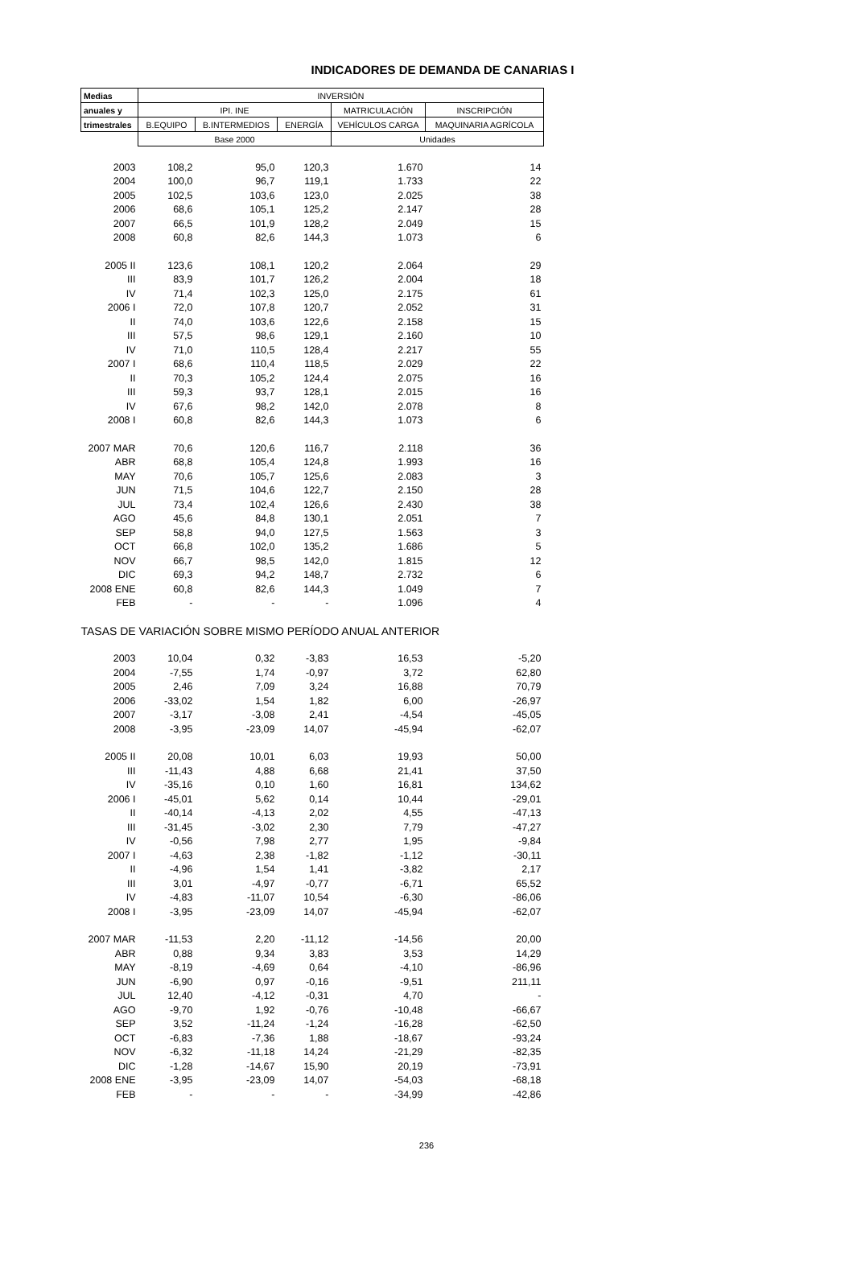INDICADORES DE DEMANDA DE CANARIAS I
| Medias | INVERSIÓN | | | | |
| --- | --- | --- | --- | --- | --- |
| anuales y | IPI. INE | | | MATRICULACIÓN | INSCRIPCIÓN |
| trimestrales | B.EQUIPO | B.INTERMEDIOS | ENERGÍA | VEHÍCULOS CARGA | MAQUINARIA AGRÍCOLA |
| | Base 2000 | | | Unidades | |
| 2003 | 108,2 | 95,0 | 120,3 | 1.670 | 14 |
| 2004 | 100,0 | 96,7 | 119,1 | 1.733 | 22 |
| 2005 | 102,5 | 103,6 | 123,0 | 2.025 | 38 |
| 2006 | 68,6 | 105,1 | 125,2 | 2.147 | 28 |
| 2007 | 66,5 | 101,9 | 128,2 | 2.049 | 15 |
| 2008 | 60,8 | 82,6 | 144,3 | 1.073 | 6 |
| 2005 II | 123,6 | 108,1 | 120,2 | 2.064 | 29 |
| III | 83,9 | 101,7 | 126,2 | 2.004 | 18 |
| IV | 71,4 | 102,3 | 125,0 | 2.175 | 61 |
| 2006 I | 72,0 | 107,8 | 120,7 | 2.052 | 31 |
| II | 74,0 | 103,6 | 122,6 | 2.158 | 15 |
| III | 57,5 | 98,6 | 129,1 | 2.160 | 10 |
| IV | 71,0 | 110,5 | 128,4 | 2.217 | 55 |
| 2007 I | 68,6 | 110,4 | 118,5 | 2.029 | 22 |
| II | 70,3 | 105,2 | 124,4 | 2.075 | 16 |
| III | 59,3 | 93,7 | 128,1 | 2.015 | 16 |
| IV | 67,6 | 98,2 | 142,0 | 2.078 | 8 |
| 2008 I | 60,8 | 82,6 | 144,3 | 1.073 | 6 |
| 2007 MAR | 70,6 | 120,6 | 116,7 | 2.118 | 36 |
| ABR | 68,8 | 105,4 | 124,8 | 1.993 | 16 |
| MAY | 70,6 | 105,7 | 125,6 | 2.083 | 3 |
| JUN | 71,5 | 104,6 | 122,7 | 2.150 | 28 |
| JUL | 73,4 | 102,4 | 126,6 | 2.430 | 38 |
| AGO | 45,6 | 84,8 | 130,1 | 2.051 | 7 |
| SEP | 58,8 | 94,0 | 127,5 | 1.563 | 3 |
| OCT | 66,8 | 102,0 | 135,2 | 1.686 | 5 |
| NOV | 66,7 | 98,5 | 142,0 | 1.815 | 12 |
| DIC | 69,3 | 94,2 | 148,7 | 2.732 | 6 |
| 2008 ENE | 60,8 | 82,6 | 144,3 | 1.049 | 7 |
| FEB | - | - | - | 1.096 | 4 |
| TASAS DE VARIACIÓN SOBRE MISMO PERÍODO ANUAL ANTERIOR | | | | | |
| 2003 | 10,04 | 0,32 | -3,83 | 16,53 | -5,20 |
| 2004 | -7,55 | 1,74 | -0,97 | 3,72 | 62,80 |
| 2005 | 2,46 | 7,09 | 3,24 | 16,88 | 70,79 |
| 2006 | -33,02 | 1,54 | 1,82 | 6,00 | -26,97 |
| 2007 | -3,17 | -3,08 | 2,41 | -4,54 | -45,05 |
| 2008 | -3,95 | -23,09 | 14,07 | -45,94 | -62,07 |
| 2005 II | 20,08 | 10,01 | 6,03 | 19,93 | 50,00 |
| III | -11,43 | 4,88 | 6,68 | 21,41 | 37,50 |
| IV | -35,16 | 0,10 | 1,60 | 16,81 | 134,62 |
| 2006 I | -45,01 | 5,62 | 0,14 | 10,44 | -29,01 |
| II | -40,14 | -4,13 | 2,02 | 4,55 | -47,13 |
| III | -31,45 | -3,02 | 2,30 | 7,79 | -47,27 |
| IV | -0,56 | 7,98 | 2,77 | 1,95 | -9,84 |
| 2007 I | -4,63 | 2,38 | -1,82 | -1,12 | -30,11 |
| II | -4,96 | 1,54 | 1,41 | -3,82 | 2,17 |
| III | 3,01 | -4,97 | -0,77 | -6,71 | 65,52 |
| IV | -4,83 | -11,07 | 10,54 | -6,30 | -86,06 |
| 2008 I | -3,95 | -23,09 | 14,07 | -45,94 | -62,07 |
| 2007 MAR | -11,53 | 2,20 | -11,12 | -14,56 | 20,00 |
| ABR | 0,88 | 9,34 | 3,83 | 3,53 | 14,29 |
| MAY | -8,19 | -4,69 | 0,64 | -4,10 | -86,96 |
| JUN | -6,90 | 0,97 | -0,16 | -9,51 | 211,11 |
| JUL | 12,40 | -4,12 | -0,31 | 4,70 | - |
| AGO | -9,70 | 1,92 | -0,76 | -10,48 | -66,67 |
| SEP | 3,52 | -11,24 | -1,24 | -16,28 | -62,50 |
| OCT | -6,83 | -7,36 | 1,88 | -18,67 | -93,24 |
| NOV | -6,32 | -11,18 | 14,24 | -21,29 | -82,35 |
| DIC | -1,28 | -14,67 | 15,90 | 20,19 | -73,91 |
| 2008 ENE | -3,95 | -23,09 | 14,07 | -54,03 | -68,18 |
| FEB | - | - | - | -34,99 | -42,86 |
236